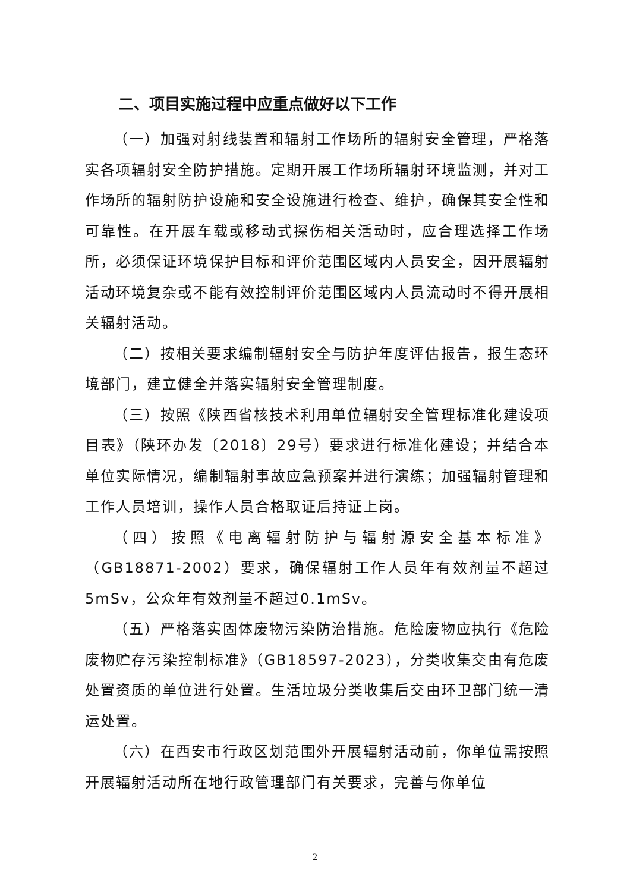二、项目实施过程中应重点做好以下工作
（一）加强对射线装置和辐射工作场所的辐射安全管理，严格落实各项辐射安全防护措施。定期开展工作场所辐射环境监测，并对工作场所的辐射防护设施和安全设施进行检查、维护，确保其安全性和可靠性。在开展车载或移动式探伤相关活动时，应合理选择工作场所，必须保证环境保护目标和评价范围区域内人员安全，因开展辐射活动环境复杂或不能有效控制评价范围区域内人员流动时不得开展相关辐射活动。
（二）按相关要求编制辐射安全与防护年度评估报告，报生态环境部门，建立健全并落实辐射安全管理制度。
（三）按照《陕西省核技术利用单位辐射安全管理标准化建设项目表》（陕环办发〔2018〕29号）要求进行标准化建设；并结合本单位实际情况，编制辐射事故应急预案并进行演练；加强辐射管理和工作人员培训，操作人员合格取证后持证上岗。
（四）按照《电离辐射防护与辐射源安全基本标准》（GB18871-2002）要求，确保辐射工作人员年有效剂量不超过5mSv，公众年有效剂量不超过0.1mSv。
（五）严格落实固体废物污染防治措施。危险废物应执行《危险废物贮存污染控制标准》（GB18597-2023），分类收集交由有危废处置资质的单位进行处置。生活垃圾分类收集后交由环卫部门统一清运处置。
（六）在西安市行政区划范围外开展辐射活动前，你单位需按照开展辐射活动所在地行政管理部门有关要求，完善与你单位
2